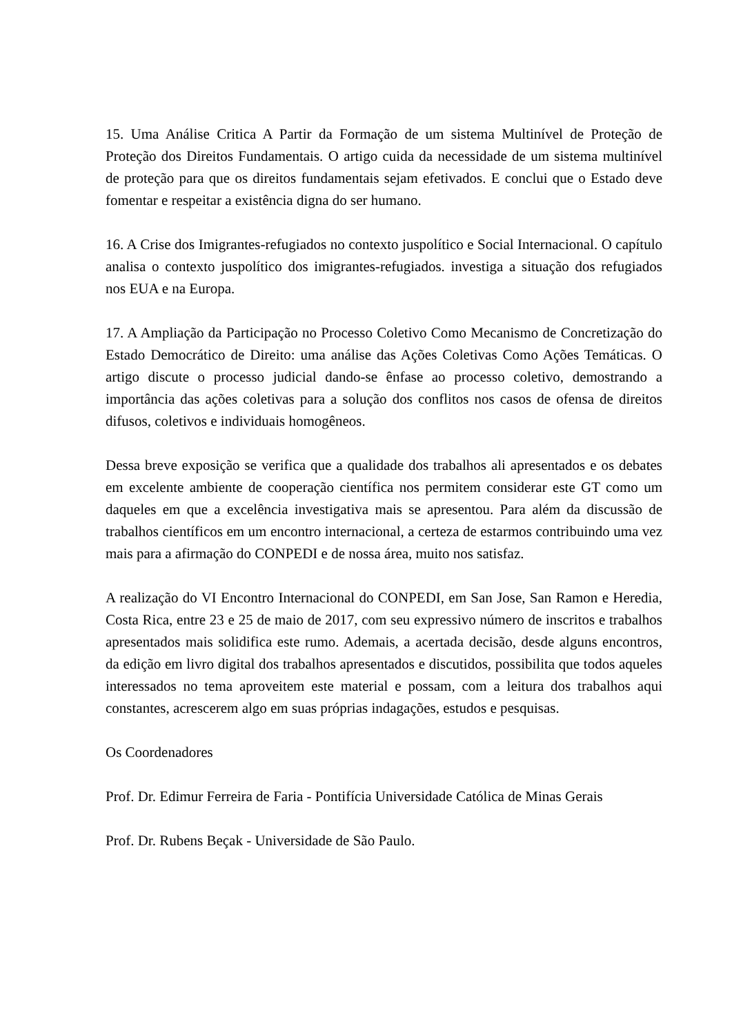15. Uma Análise Critica A Partir da Formação de um sistema Multinível de Proteção de Proteção dos Direitos Fundamentais. O artigo cuida da necessidade de um sistema multinível de proteção para que os direitos fundamentais sejam efetivados. E conclui que o Estado deve fomentar e respeitar a existência digna do ser humano.
16. A Crise dos Imigrantes-refugiados no contexto juspolítico e Social Internacional. O capítulo analisa o contexto juspolítico dos imigrantes-refugiados. investiga a situação dos refugiados nos EUA e na Europa.
17. A Ampliação da Participação no Processo Coletivo Como Mecanismo de Concretização do Estado Democrático de Direito: uma análise das Ações Coletivas Como Ações Temáticas. O artigo discute o processo judicial dando-se ênfase ao processo coletivo, demostrando a importância das ações coletivas para a solução dos conflitos nos casos de ofensa de direitos difusos, coletivos e individuais homogêneos.
Dessa breve exposição se verifica que a qualidade dos trabalhos ali apresentados e os debates em excelente ambiente de cooperação científica nos permitem considerar este GT como um daqueles em que a excelência investigativa mais se apresentou. Para além da discussão de trabalhos científicos em um encontro internacional, a certeza de estarmos contribuindo uma vez mais para a afirmação do CONPEDI e de nossa área, muito nos satisfaz.
A realização do VI Encontro Internacional do CONPEDI, em San Jose, San Ramon e Heredia, Costa Rica, entre 23 e 25 de maio de 2017, com seu expressivo número de inscritos e trabalhos apresentados mais solidifica este rumo. Ademais, a acertada decisão, desde alguns encontros, da edição em livro digital dos trabalhos apresentados e discutidos, possibilita que todos aqueles interessados no tema aproveitem este material e possam, com a leitura dos trabalhos aqui constantes, acrescerem algo em suas próprias indagações, estudos e pesquisas.
Os Coordenadores
Prof. Dr. Edimur Ferreira de Faria - Pontifícia Universidade Católica de Minas Gerais
Prof. Dr. Rubens Beçak - Universidade de São Paulo.